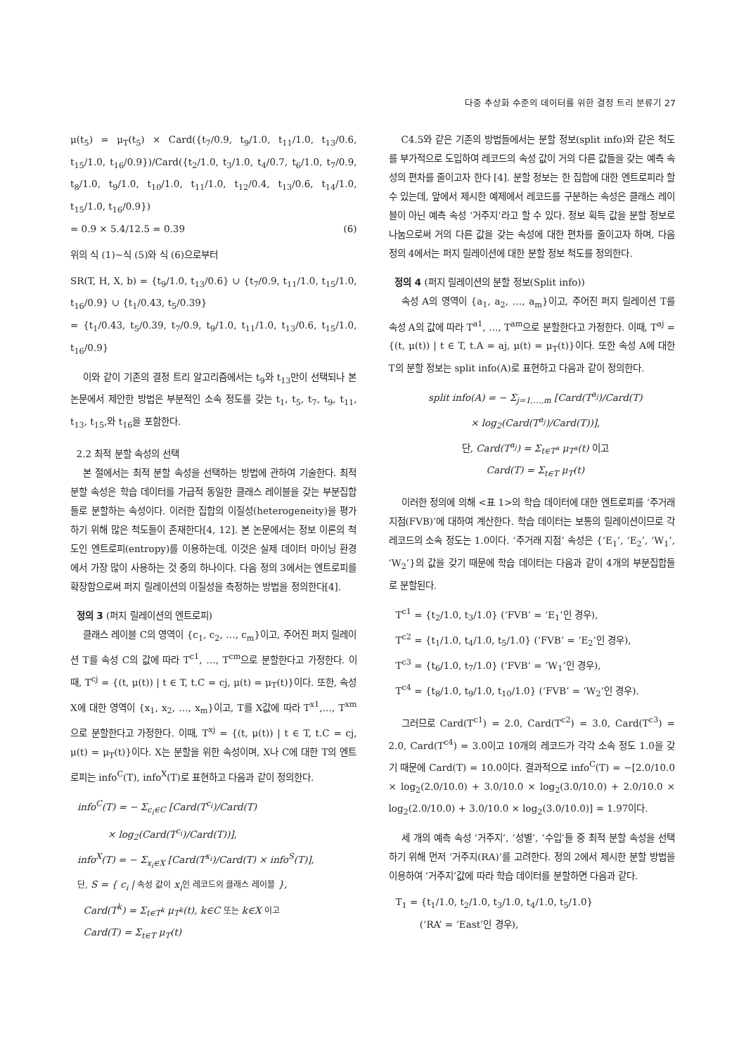다중 추상화 수준의 데이터를 위한 결정 트리 분류기 27
μ(t<sub>5</sub>) = μ<sub>T</sub>(t<sub>5</sub>) × Card({t<sub>7</sub>/0.9, t<sub>9</sub>/1.0, t<sub>11</sub>/1.0, t<sub>13</sub>/0.6, t<sub>15</sub>/1.0, t<sub>16</sub>/0.9})/Card({t<sub>2</sub>/1.0, t<sub>3</sub>/1.0, t<sub>4</sub>/0.7, t<sub>6</sub>/1.0, t<sub>7</sub>/0.9, t<sub>8</sub>/1.0, t<sub>9</sub>/1.0, t<sub>10</sub>/1.0, t<sub>11</sub>/1.0, t<sub>12</sub>/0.4, t<sub>13</sub>/0.6, t<sub>14</sub>/1.0, t<sub>15</sub>/1.0, t<sub>16</sub>/0.9})
= 0.9 × 5.4/12.5 = 0.39 (6)
위의 식 (1)~식 (5)와 식 (6)으로부터
SR(T, H, X, b) = {t<sub>9</sub>/1.0, t<sub>13</sub>/0.6} ∪ {t<sub>7</sub>/0.9, t<sub>11</sub>/1.0, t<sub>15</sub>/1.0, t<sub>16</sub>/0.9} ∪ {t<sub>1</sub>/0.43, t<sub>5</sub>/0.39}
= {t<sub>1</sub>/0.43, t<sub>5</sub>/0.39, t<sub>7</sub>/0.9, t<sub>9</sub>/1.0, t<sub>11</sub>/1.0, t<sub>13</sub>/0.6, t<sub>15</sub>/1.0, t<sub>16</sub>/0.9}
이와 같이 기존의 결정 트리 알고리즘에서는 t<sub>9</sub>와 t<sub>13</sub>만이 선택되나 본 논문에서 제안한 방법은 부분적인 소속 정도를 갖는 t<sub>1</sub>, t<sub>5</sub>, t<sub>7</sub>, t<sub>9</sub>, t<sub>11</sub>, t<sub>13</sub>, t<sub>15</sub>,와 t<sub>16</sub>을 포함한다.
2.2 최적 분할 속성의 선택
본 절에서는 최적 분할 속성을 선택하는 방법에 관하여 기술한다. 최적 분할 속성은 학습 데이터를 가급적 동일한 클래스 레이블을 갖는 부분집합들로 분할하는 속성이다. 이러한 집합의 이질성(heterogeneity)을 평가하기 위해 많은 척도들이 존재한다[4, 12]. 본 논문에서는 정보 이론의 척도인 엔트로피(entropy)를 이용하는데, 이것은 실제 데이터 마이닝 환경에서 가장 많이 사용하는 것 중의 하나이다. 다음 정의 3에서는 엔트로피를 확장함으로써 퍼지 릴레이션의 이질성을 측정하는 방법을 정의한다[4].
정의 3 (퍼지 릴레이션의 엔트로피)
클래스 레이블 C의 영역이 {c<sub>1</sub>, c<sub>2</sub>, …, c<sub>m</sub>}이고, 주어진 퍼지 릴레이션 T를 속성 C의 값에 따라 T<sup>c1</sup>, …, T<sup>cm</sup>으로 분할한다고 가정한다. 이때, T<sup>cj</sup> = {(t, μ(t)) | t ∈ T, t.C = cj, μ(t) = μ<sub>T</sub>(t)}이다. 또한, 속성 X에 대한 영역이 {x<sub>1</sub>, x<sub>2</sub>, …, x<sub>m</sub>}이고, T를 X값에 따라 T<sup>x1</sup>,…, T<sup>xm</sup>으로 분할한다고 가정한다. 이때, T<sup>xj</sup> = {(t, μ(t)) | t ∈ T, t.C = cj, μ(t) = μ<sub>T</sub>(t)}이다. X는 분할을 위한 속성이며, X나 C에 대한 T의 엔트로피는 info<sup>C</sup>(T), info<sup>X</sup>(T)로 표현하고 다음과 같이 정의한다.
info<sup>C</sup>(T) = − Σ<sub>c<sub>i</sub>∈C</sub> [Card(T<sup>c<sub>i</sub></sup>)/Card(T)
× log<sub>2</sub>(Card(T<sup>c<sub>i</sub></sup>)/Card(T))],
info<sup>X</sup>(T) = − Σ<sub>x<sub>i</sub>∈X</sub> [Card(T<sup>x<sub>i</sub></sup>)/Card(T) × info<sup>S</sup>(T)],
단, S = { c<sub>i</sub> | 속성 값이 x<sub>i</sub>인 레코드의 클래스 레이블 },
Card(T<sup>k</sup>) = Σ<sub>t∈T<sup>k</sup></sub> μ<sub>T<sup>k</sup></sub>(t), k∈C 또는 k∈X 이고
Card(T) = Σ<sub>t∈T</sub> μ<sub>T</sub>(t)
C4.5와 같은 기존의 방법들에서는 분할 정보(split info)와 같은 척도를 부가적으로 도입하여 레코드의 속성 값이 거의 다른 값들을 갖는 예측 속성의 편차를 줄이고자 한다 [4]. 분할 정보는 한 집합에 대한 엔트로피라 할 수 있는데, 앞에서 제시한 예제에서 레코드를 구분하는 속성은 클래스 레이블이 아닌 예측 속성 ‘거주지’라고 할 수 있다. 정보 획득 값을 분할 정보로 나눔으로써 거의 다른 값을 갖는 속성에 대한 편차를 줄이고자 하며, 다음 정의 4에서는 퍼지 릴레이션에 대한 분할 정보 척도를 정의한다.
정의 4 (퍼지 릴레이션의 분할 정보(Split info))
속성 A의 영역이 {a<sub>1</sub>, a<sub>2</sub>, …, a<sub>m</sub>}이고, 주어진 퍼지 릴레이션 T를 속성 A의 값에 따라 T<sup>a1</sup>, …, T<sup>am</sup>으로 분할한다고 가정한다. 이때, T<sup>aj</sup> = {(t, μ(t)) | t ∈ T, t.A = aj, μ(t) = μ<sub>T</sub>(t)}이다. 또한 속성 A에 대한 T의 분할 정보는 split info(A)로 표현하고 다음과 같이 정의한다.
split info(A) = − Σ<sub>j=1,…,m</sub> [Card(T<sup>a<sub>j</sub></sup>)/Card(T)
× log<sub>2</sub>(Card(T<sup>a<sub>j</sub></sup>)/Card(T))],
단, Card(T<sup>a<sub>j</sub></sup>) = Σ<sub>t∈T<sup>a</sup></sub> μ<sub>T<sup>a</sup></sub>(t) 이고
Card(T) = Σ<sub>t∈T</sub> μ<sub>T</sub>(t)
이러한 정의에 의해 <표 1>의 학습 데이터에 대한 엔트로피를 ‘주거래지점(FVB)’에 대하여 계산한다. 학습 데이터는 보통의 릴레이션이므로 각 레코드의 소속 정도는 1.0이다. ‘주거래 지점’ 속성은 {‘E<sub>1</sub>’, ‘E<sub>2</sub>’, ‘W<sub>1</sub>’, ‘W<sub>2</sub>’}의 값을 갖기 때문에 학습 데이터는 다음과 같이 4개의 부분집합들로 분할된다.
T<sup>c1</sup> = {t<sub>2</sub>/1.0, t<sub>3</sub>/1.0} (‘FVB’ = ‘E<sub>1</sub>’인 경우),
T<sup>c2</sup> = {t<sub>1</sub>/1.0, t<sub>4</sub>/1.0, t<sub>5</sub>/1.0} (‘FVB’ = ‘E<sub>2</sub>’인 경우),
T<sup>c3</sup> = {t<sub>6</sub>/1.0, t<sub>7</sub>/1.0} (‘FVB’ = ‘W<sub>1</sub>’인 경우),
T<sup>c4</sup> = {t<sub>8</sub>/1.0, t<sub>9</sub>/1.0, t<sub>10</sub>/1.0} (‘FVB’ = ‘W<sub>2</sub>’인 경우).
그러므로 Card(T<sup>c1</sup>) = 2.0, Card(T<sup>c2</sup>) = 3.0, Card(T<sup>c3</sup>) = 2.0, Card(T<sup>c4</sup>) = 3.0이고 10개의 레코드가 각각 소속 정도 1.0을 갖기 때문에 Card(T) = 10.0이다. 결과적으로 info<sup>C</sup>(T) = −[2.0/10.0 × log<sub>2</sub>(2.0/10.0) + 3.0/10.0 × log<sub>2</sub>(3.0/10.0) + 2.0/10.0 × log<sub>2</sub>(2.0/10.0) + 3.0/10.0 × log<sub>2</sub>(3.0/10.0)] = 1.97이다.
세 개의 예측 속성 ‘거주지’, ‘성별’, ‘수입’들 중 최적 분할 속성을 선택하기 위해 먼저 ‘거주지(RA)’를 고려한다. 정의 2에서 제시한 분할 방법을 이용하여 ‘거주지’값에 따라 학습 데이터를 분할하면 다음과 같다.
T<sub>1</sub> = {t<sub>1</sub>/1.0, t<sub>2</sub>/1.0, t<sub>3</sub>/1.0, t<sub>4</sub>/1.0, t<sub>5</sub>/1.0}
(‘RA’ = ‘East’인 경우),